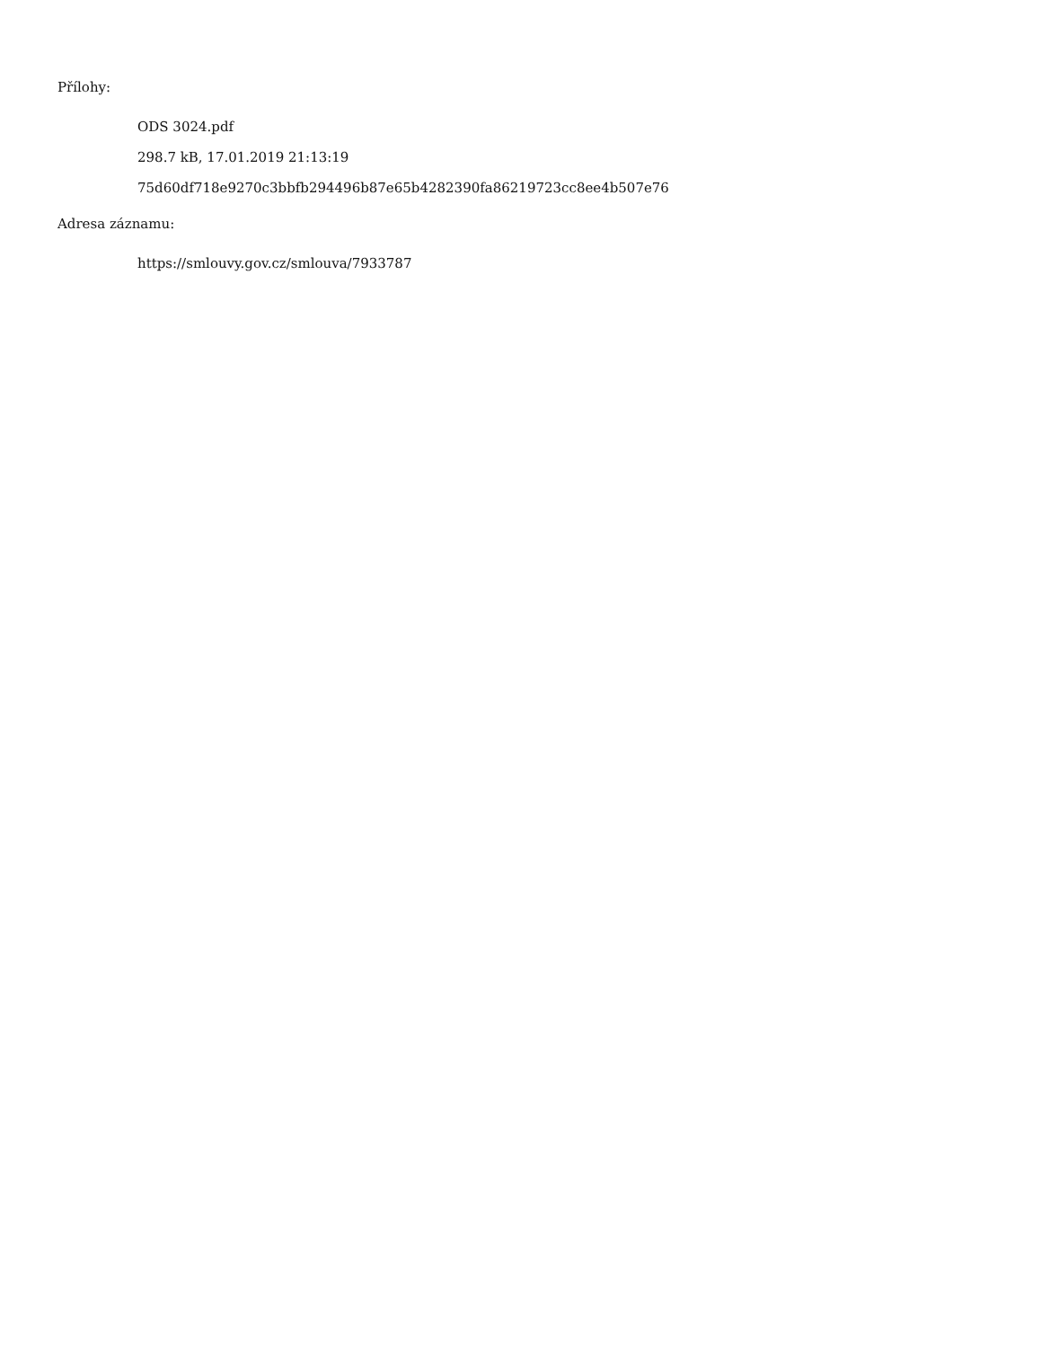Přílohy:
ODS 3024.pdf
298.7 kB, 17.01.2019 21:13:19
75d60df718e9270c3bbfb294496b87e65b4282390fa86219723cc8ee4b507e76
Adresa záznamu:
https://smlouvy.gov.cz/smlouva/7933787